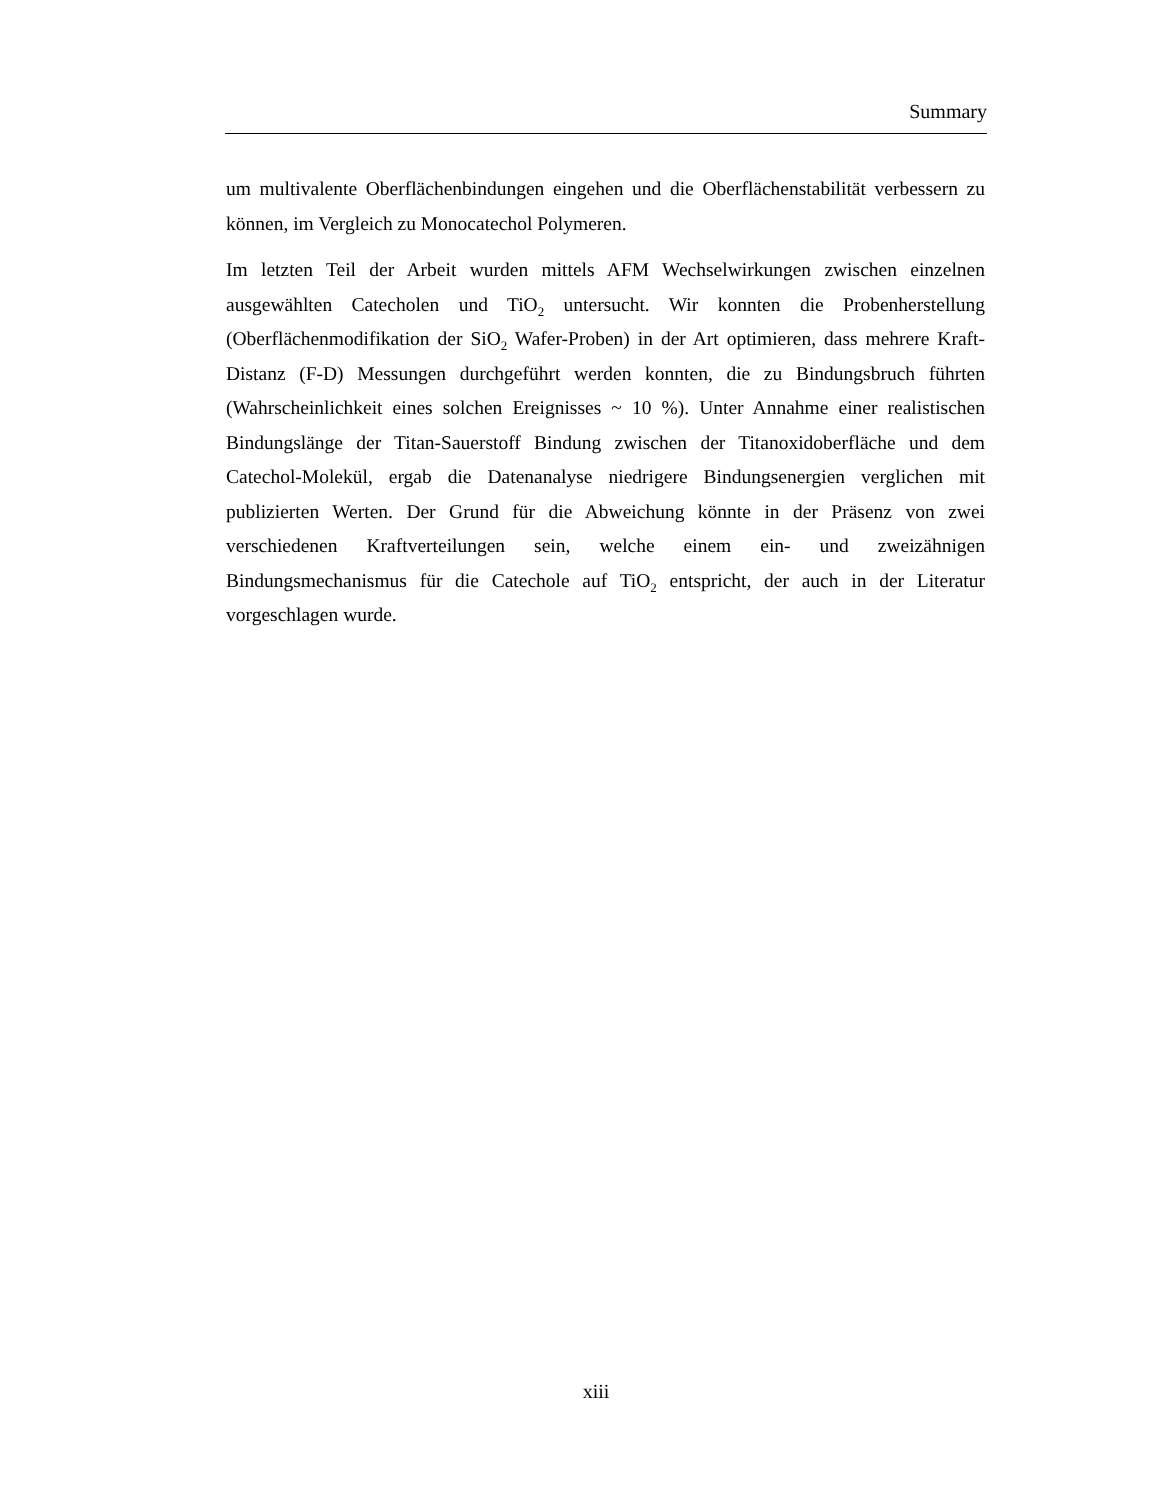Summary
um multivalente Oberflächenbindungen eingehen und die Oberflächenstabilität verbessern zu können, im Vergleich zu Monocatechol Polymeren.
Im letzten Teil der Arbeit wurden mittels AFM Wechselwirkungen zwischen einzelnen ausgewählten Catecholen und TiO<sub>2</sub> untersucht. Wir konnten die Probenherstellung (Oberflächenmodifikation der SiO<sub>2</sub> Wafer-Proben) in der Art optimieren, dass mehrere Kraft-Distanz (F-D) Messungen durchgeführt werden konnten, die zu Bindungsbruch führten (Wahrscheinlichkeit eines solchen Ereignisses ~ 10 %). Unter Annahme einer realistischen Bindungslänge der Titan-Sauerstoff Bindung zwischen der Titanoxidoberfläche und dem Catechol-Molekül, ergab die Datenanalyse niedrigere Bindungsenergien verglichen mit publizierten Werten. Der Grund für die Abweichung könnte in der Präsenz von zwei verschiedenen Kraftverteilungen sein, welche einem ein- und zweizähnigen Bindungsmechanismus für die Catechole auf TiO<sub>2</sub> entspricht, der auch in der Literatur vorgeschlagen wurde.
xiii